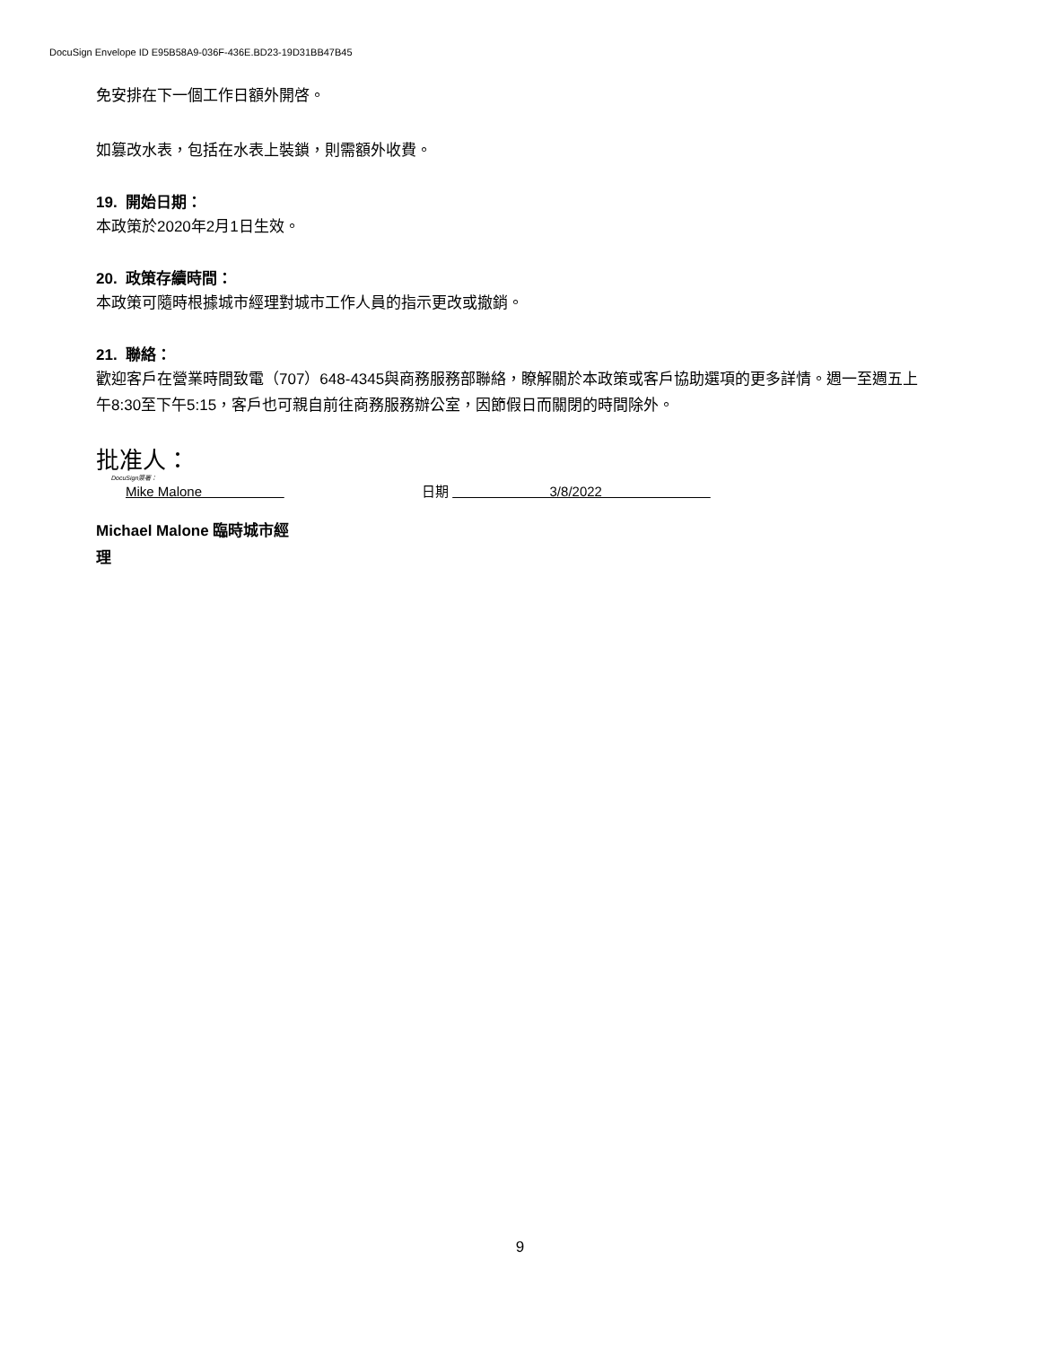DocuSign Envelope ID E95B58A9-036F-436E.BD23-19D31BB47B45
免安排在下一個工作日額外開啓。
如篡改水表，包括在水表上裝鎖，則需額外收費。
19. 開始日期：
本政策於2020年2月1日生效。
20. 政策存續時間：
本政策可隨時根據城市經理對城市工作人員的指示更改或撤銷。
21. 聯絡：
歡迎客戶在營業時間致電（707）648-4345與商務服務部聯絡，瞭解關於本政策或客戶協助選項的更多詳情。週一至週五上午8:30至下午5:15，客戶也可親自前往商務服務辦公室，因節假日而關閉的時間除外。
批准人：
DocuSign簽署：
Mike Malone 日期 3/8/2022
Michael Malone 臨時城市經理
9